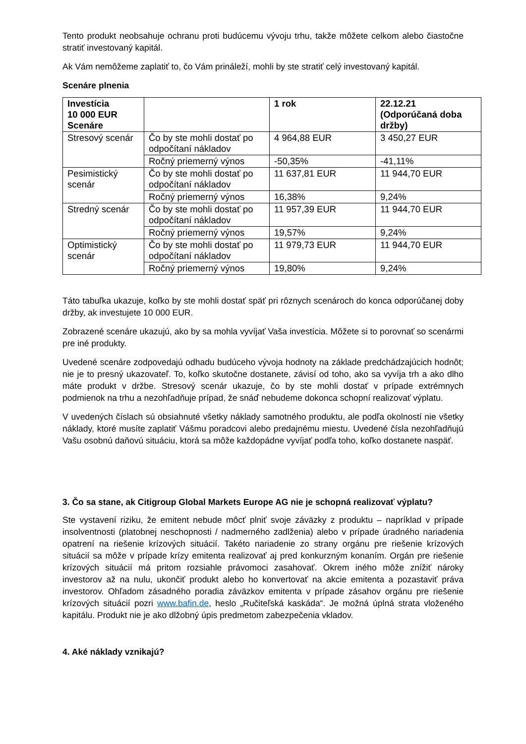Tento produkt neobsahuje ochranu proti budúcemu vývoju trhu, takže môžete celkom alebo čiastočne stratiť investovaný kapitál.
Ak Vám nemôžeme zaplatiť to, čo Vám prináleží, mohli by ste stratiť celý investovaný kapitál.
Scenáre plnenia
| Investícia 10 000 EUR Scenáre | | 1 rok | 22.12.21 (Odporúčaná doba držby) |
| --- | --- | --- | --- |
| Stresový scenár | Čo by ste mohli dostať po odpočítaní nákladov | 4 964,88 EUR | 3 450,27 EUR |
| | Ročný priemerný výnos | -50,35% | -41,11% |
| Pesimistický scenár | Čo by ste mohli dostať po odpočítaní nákladov | 11 637,81 EUR | 11 944,70 EUR |
| | Ročný priemerný výnos | 16,38% | 9,24% |
| Stredný scenár | Čo by ste mohli dostať po odpočítaní nákladov | 11 957,39 EUR | 11 944,70 EUR |
| | Ročný priemerný výnos | 19,57% | 9,24% |
| Optimistický scenár | Čo by ste mohli dostať po odpočítaní nákladov | 11 979,73 EUR | 11 944,70 EUR |
| | Ročný priemerný výnos | 19,80% | 9,24% |
Táto tabuľka ukazuje, koľko by ste mohli dostať späť pri rôznych scenároch do konca odporúčanej doby držby, ak investujete 10 000 EUR.
Zobrazené scenáre ukazujú, ako by sa mohla vyvíjať Vaša investícia. Môžete si to porovnať so scenármi pre iné produkty.
Uvedené scenáre zodpovedajú odhadu budúceho vývoja hodnoty na základe predchádzajúcich hodnôt; nie je to presný ukazovateľ. To, koľko skutočne dostanete, závisí od toho, ako sa vyvíja trh a ako dlho máte produkt v držbe. Stresový scenár ukazuje, čo by ste mohli dostať v prípade extrémnych podmienok na trhu a nezohľadňuje prípad, že snáď nebudeme dokonca schopní realizovať výplatu.
V uvedených číslach sú obsiahnuté všetky náklady samotného produktu, ale podľa okolností nie všetky náklady, ktoré musíte zaplatiť Vášmu poradcovi alebo predajnému miestu. Uvedené čísla nezohľadňujú Vašu osobnú daňovú situáciu, ktorá sa môže každopádne vyvíjať podľa toho, koľko dostanete naspäť.
3. Čo sa stane, ak Citigroup Global Markets Europe AG nie je schopná realizovať výplatu?
Ste vystavení riziku, že emitent nebude môcť plniť svoje záväzky z produktu – napríklad v prípade insolventnosti (platobnej neschopnosti / nadmerného zadlženia) alebo v prípade úradného nariadenia opatrení na riešenie krízových situácií. Takéto nariadenie zo strany orgánu pre riešenie krízových situácií sa môže v prípade krízy emitenta realizovať aj pred konkurzným konaním. Orgán pre riešenie krízových situácií má pritom rozsiahle právomoci zasahovať. Okrem iného môže znížiť nároky investorov až na nulu, ukončiť produkt alebo ho konvertovať na akcie emitenta a pozastaviť práva investorov. Ohľadom zásadného poradia záväzkov emitenta v prípade zásahov orgánu pre riešenie krízových situácií pozri www.bafin.de, heslo „Ručiteľská kaskáda“. Je možná úplná strata vloženého kapitálu. Produkt nie je ako dlžobný úpis predmetom zabezpečenia vkladov.
4. Aké náklady vznikajú?